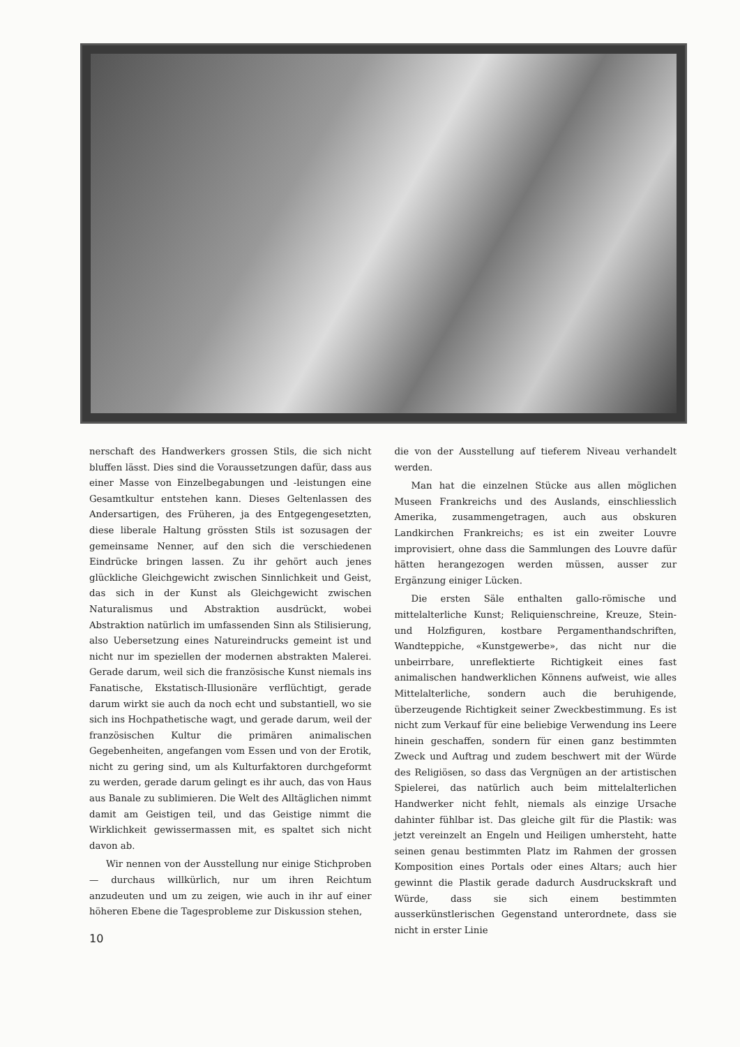nerschaft des Handwerkers grossen Stils, die sich nicht bluffen lässt. Dies sind die Voraussetzungen dafür, dass aus einer Masse von Einzelbegabungen und -leistungen eine Gesamtkultur entstehen kann. Dieses Geltenlassen des Andersartigen, des Früheren, ja des Entgegengesetzten, diese liberale Haltung grössten Stils ist sozusagen der gemeinsame Nenner, auf den sich die verschiedenen Eindrücke bringen lassen. Zu ihr gehört auch jenes glückliche Gleichgewicht zwischen Sinnlichkeit und Geist, das sich in der Kunst als Gleichgewicht zwischen Naturalismus und Abstraktion ausdrückt, wobei Abstraktion natürlich im umfassenden Sinn als Stilisierung, also Uebersetzung eines Natureindrucks gemeint ist und nicht nur im speziellen der modernen abstrakten Malerei. Gerade darum, weil sich die französische Kunst niemals ins Fanatische, Ekstatisch-Illusionäre verflüchtigt, gerade darum wirkt sie auch da noch echt und substantiell, wo sie sich ins Hochpathetische wagt, und gerade darum, weil der französischen Kultur die primären animalischen Gegebenheiten, angefangen vom Essen und von der Erotik, nicht zu gering sind, um als Kulturfaktoren durchgeformt zu werden, gerade darum gelingt es ihr auch, das von Haus aus Banale zu sublimieren. Die Welt des Alltäglichen nimmt damit am Geistigen teil, und das Geistige nimmt die Wirklichkeit gewissermassen mit, es spaltet sich nicht davon ab.
Wir nennen von der Ausstellung nur einige Stichproben — durchaus willkürlich, nur um ihren Reichtum anzudeuten und um zu zeigen, wie auch in ihr auf einer höheren Ebene die Tagesprobleme zur Diskussion stehen,
die von der Ausstellung auf tieferem Niveau verhandelt werden.
Man hat die einzelnen Stücke aus allen möglichen Museen Frankreichs und des Auslands, einschliesslich Amerika, zusammengetragen, auch aus obskuren Landkirchen Frankreichs; es ist ein zweiter Louvre improvisiert, ohne dass die Sammlungen des Louvre dafür hätten herangezogen werden müssen, ausser zur Ergänzung einiger Lücken.
Die ersten Säle enthalten gallo-römische und mittelalterliche Kunst; Reliquienschreine, Kreuze, Stein- und Holzfiguren, kostbare Pergamenthandschriften, Wandteppiche, «Kunstgewerbe», das nicht nur die unbeirrbare, unreflektierte Richtigkeit eines fast animalischen handwerklichen Könnens aufweist, wie alles Mittelalterliche, sondern auch die beruhigende, überzeugende Richtigkeit seiner Zweckbestimmung. Es ist nicht zum Verkauf für eine beliebige Verwendung ins Leere hinein geschaffen, sondern für einen ganz bestimmten Zweck und Auftrag und zudem beschwert mit der Würde des Religiösen, so dass das Vergnügen an der artistischen Spielerei, das natürlich auch beim mittelalterlichen Handwerker nicht fehlt, niemals als einzige Ursache dahinter fühlbar ist. Das gleiche gilt für die Plastik: was jetzt vereinzelt an Engeln und Heiligen umhersteht, hatte seinen genau bestimmten Platz im Rahmen der grossen Komposition eines Portals oder eines Altars; auch hier gewinnt die Plastik gerade dadurch Ausdruckskraft und Würde, dass sie sich einem bestimmten ausserkünstlerischen Gegenstand unterordnete, dass sie nicht in erster Linie
10